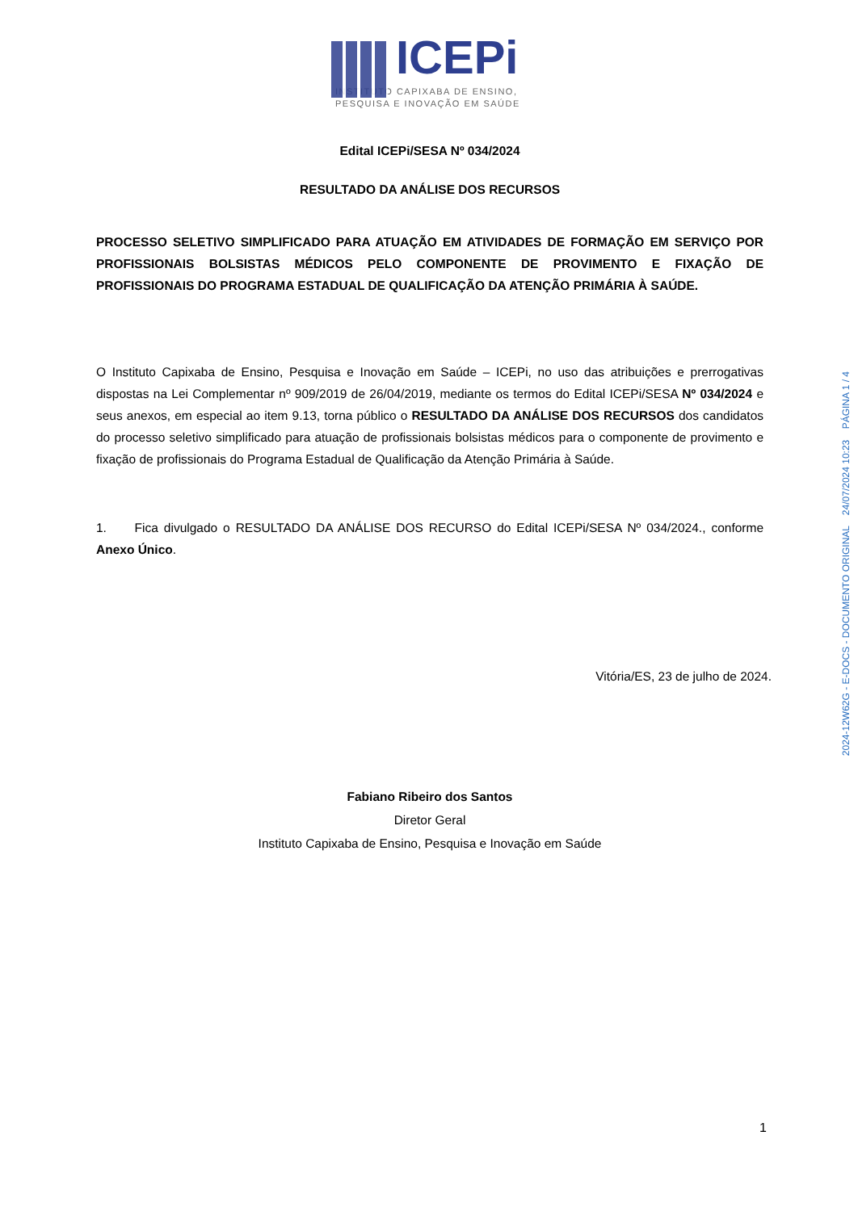ICEPi
INSTITUTO CAPIXABA DE ENSINO,
PESQUISA E INOVAÇÃO EM SAÚDE
Edital ICEPi/SESA Nº 034/2024
RESULTADO DA ANÁLISE DOS RECURSOS
PROCESSO SELETIVO SIMPLIFICADO PARA ATUAÇÃO EM ATIVIDADES DE FORMAÇÃO EM SERVIÇO POR PROFISSIONAIS BOLSISTAS MÉDICOS PELO COMPONENTE DE PROVIMENTO E FIXAÇÃO DE PROFISSIONAIS DO PROGRAMA ESTADUAL DE QUALIFICAÇÃO DA ATENÇÃO PRIMÁRIA À SAÚDE.
O Instituto Capixaba de Ensino, Pesquisa e Inovação em Saúde – ICEPi, no uso das atribuições e prerrogativas dispostas na Lei Complementar nº 909/2019 de 26/04/2019, mediante os termos do Edital ICEPi/SESA Nº 034/2024 e seus anexos, em especial ao item 9.13, torna público o RESULTADO DA ANÁLISE DOS RECURSOS dos candidatos do processo seletivo simplificado para atuação de profissionais bolsistas médicos para o componente de provimento e fixação de profissionais do Programa Estadual de Qualificação da Atenção Primária à Saúde.
1. Fica divulgado o RESULTADO DA ANÁLISE DOS RECURSO do Edital ICEPi/SESA Nº 034/2024., conforme Anexo Único.
Vitória/ES, 23 de julho de 2024.
Fabiano Ribeiro dos Santos
Diretor Geral
Instituto Capixaba de Ensino, Pesquisa e Inovação em Saúde
1
2024-12W62G - E-DOCS - DOCUMENTO ORIGINAL 24/07/2024 10:23 PÁGINA 1 / 4